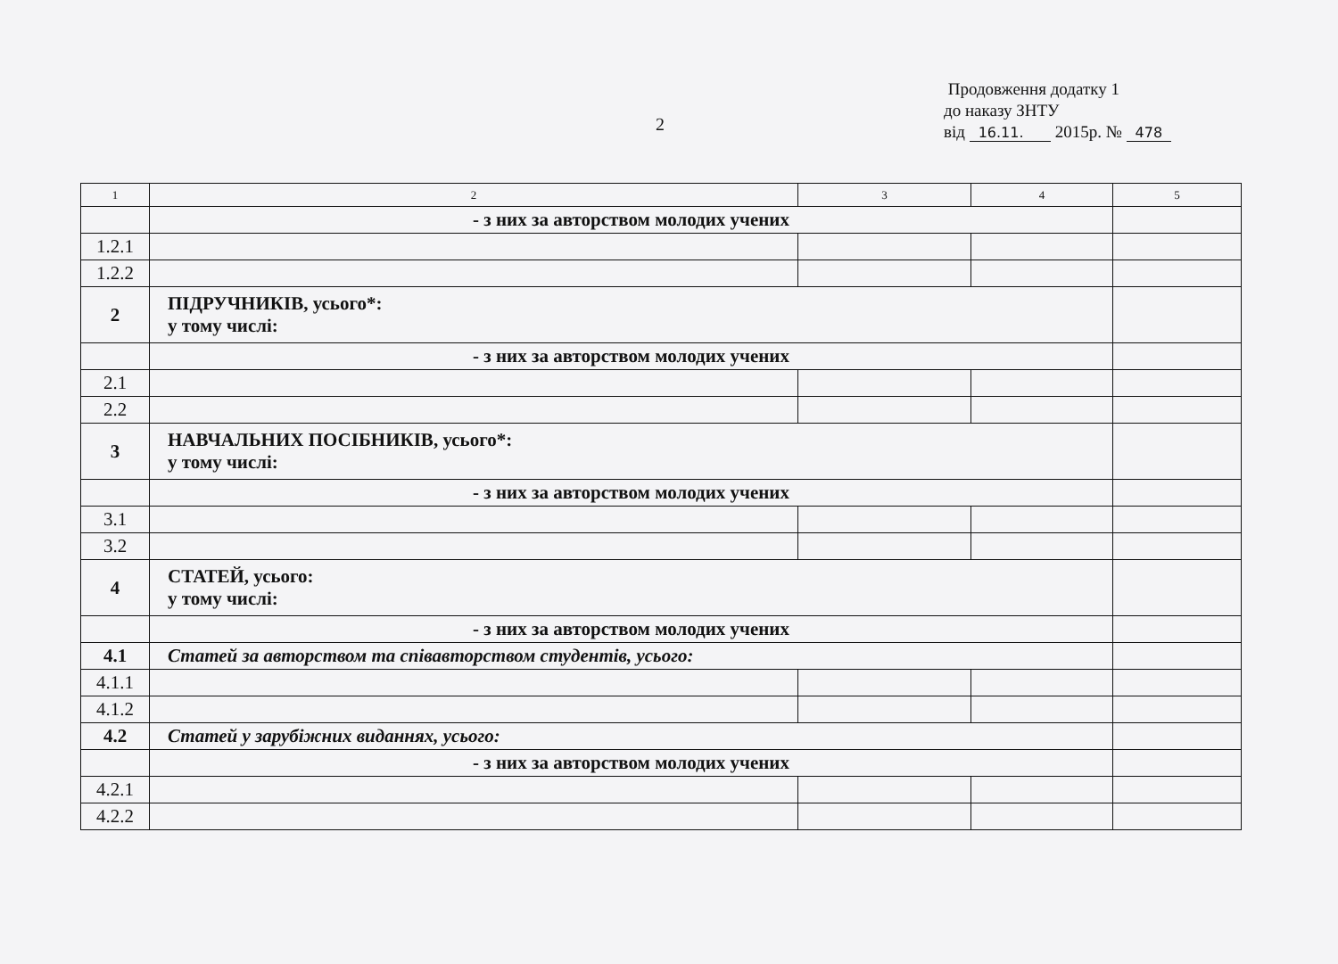2
Продовження додатку 1
до наказу ЗНТУ
від 16.11. 2015р. № 478
| 1 | 2 | 3 | 4 | 5 |
| | - з них за авторством молодих учених | | | |
| 1.2.1 | | | | |
| 1.2.2 | | | | |
| 2 | ПІДРУЧНИКІВ, усього*: у тому числі: | | | |
| | - з них за авторством молодих учених | | | |
| 2.1 | | | | |
| 2.2 | | | | |
| 3 | НАВЧАЛЬНИХ ПОСІБНИКІВ, усього*: у тому числі: | | | |
| | - з них за авторством молодих учених | | | |
| 3.1 | | | | |
| 3.2 | | | | |
| 4 | СТАТЕЙ, усього: у тому числі: | | | |
| | - з них за авторством молодих учених | | | |
| 4.1 | Статей за авторством та співавторством студентів, усього: | | | |
| 4.1.1 | | | | |
| 4.1.2 | | | | |
| 4.2 | Статей у зарубіжних виданнях, усього: | | | |
| | - з них за авторством молодих учених | | | |
| 4.2.1 | | | | |
| 4.2.2 | | | | |